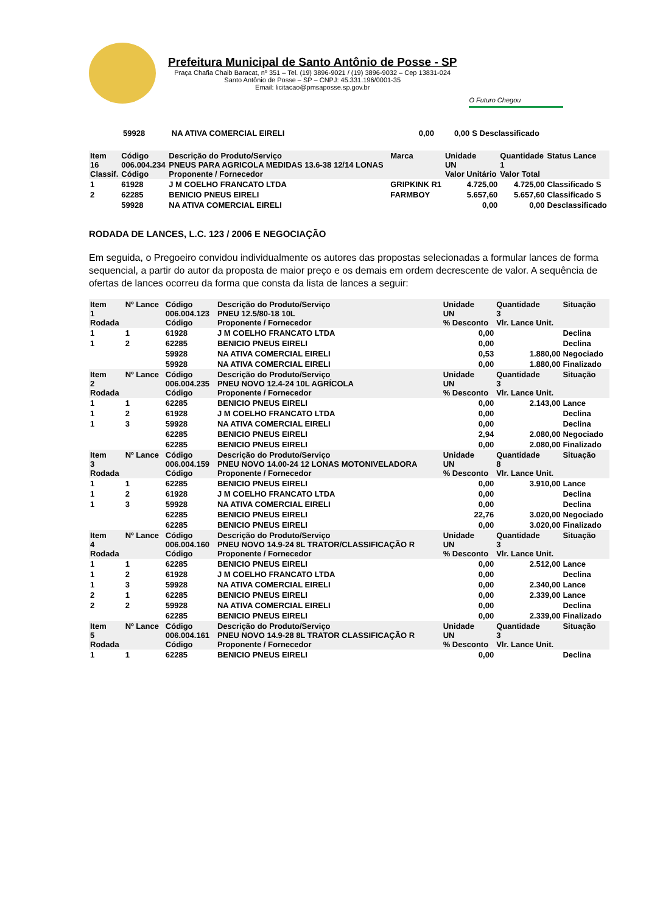Prefeitura Municipal de Santo Antônio de Posse - SP
Praça Chafia Chaib Baracat, nº 351 – Tel. (19) 3896-9021 / (19) 3896-9032 – Cep 13831-024
Santo Antônio de Posse – SP – CNPJ: 45.331.196/0001-35
Email: licitacao@pmsaposse.sp.gov.br
O Futuro Chegou
| | 59928 | NA ATIVA COMERCIAL EIRELI | 0,00 | 0,00 | S Desclassificado |
| Item 16 Classif. | Código 006.004.234 Código | Descrição do Produto/Serviço PNEUS PARA AGRICOLA MEDIDAS 13.6-38 12/14 LONAS Proponente / Fornecedor | Marca | Unidade UN Valor Unitário | Quantidade 1 Valor Total | Status Lance |
| --- | --- | --- | --- | --- | --- | --- |
| 1 | 61928 | J M COELHO FRANCATO LTDA | GRIPKINK R1 | 4.725,00 | 4.725,00 | Classificado S |
| 2 | 62285 | BENICIO PNEUS EIRELI | FARMBOY | 5.657,60 | 5.657,60 | Classificado S |
| | 59928 | NA ATIVA COMERCIAL EIRELI | | 0,00 | 0,00 | Desclassificado |
RODADA DE LANCES, L.C. 123 / 2006 E NEGOCIAÇÃO
Em seguida, o Pregoeiro convidou individualmente os autores das propostas selecionadas a formular lances de forma sequencial, a partir do autor da proposta de maior preço e os demais em ordem decrescente de valor. A sequência de ofertas de lances ocorreu da forma que consta da lista de lances a seguir:
| Item 1 Rodada | Nº Lance | Código 006.004.123 Código | Descrição do Produto/Serviço PNEU 12.5/80-18 10L Proponente / Fornecedor | Unidade UN % Desconto | Quantidade 3 Vlr. Lance Unit. | Situação |
| --- | --- | --- | --- | --- | --- | --- |
| 1 | 1 | 61928 | J M COELHO FRANCATO LTDA | 0,00 | | Declina |
| 1 | 2 | 62285 | BENICIO PNEUS EIRELI | 0,00 | | Declina |
| | | 59928 | NA ATIVA COMERCIAL EIRELI | 0,53 | 1.880,00 | Negociado |
| | | 59928 | NA ATIVA COMERCIAL EIRELI | 0,00 | 1.880,00 | Finalizado |
| Item 2 Rodada | Nº Lance | Código 006.004.235 Código | Descrição do Produto/Serviço PNEU NOVO 12.4-24 10L AGRÍCOLA Proponente / Fornecedor | Unidade UN % Desconto | Quantidade 3 Vlr. Lance Unit. | Situação |
| 1 | 1 | 62285 | BENICIO PNEUS EIRELI | 0,00 | 2.143,00 | Lance |
| 1 | 2 | 61928 | J M COELHO FRANCATO LTDA | 0,00 | | Declina |
| 1 | 3 | 59928 | NA ATIVA COMERCIAL EIRELI | 0,00 | | Declina |
| | | 62285 | BENICIO PNEUS EIRELI | 2,94 | 2.080,00 | Negociado |
| | | 62285 | BENICIO PNEUS EIRELI | 0,00 | 2.080,00 | Finalizado |
| Item 3 Rodada | Nº Lance | Código 006.004.159 Código | Descrição do Produto/Serviço PNEU NOVO 14.00-24 12 LONAS MOTONIVELADORA Proponente / Fornecedor | Unidade UN % Desconto | Quantidade 8 Vlr. Lance Unit. | Situação |
| 1 | 1 | 62285 | BENICIO PNEUS EIRELI | 0,00 | 3.910,00 | Lance |
| 1 | 2 | 61928 | J M COELHO FRANCATO LTDA | 0,00 | | Declina |
| 1 | 3 | 59928 | NA ATIVA COMERCIAL EIRELI | 0,00 | | Declina |
| | | 62285 | BENICIO PNEUS EIRELI | 22,76 | 3.020,00 | Negociado |
| | | 62285 | BENICIO PNEUS EIRELI | 0,00 | 3.020,00 | Finalizado |
| Item 4 Rodada | Nº Lance | Código 006.004.160 Código | Descrição do Produto/Serviço PNEU NOVO 14.9-24 8L TRATOR/CLASSIFICAÇÃO R Proponente / Fornecedor | Unidade UN % Desconto | Quantidade 3 Vlr. Lance Unit. | Situação |
| 1 | 1 | 62285 | BENICIO PNEUS EIRELI | 0,00 | 2.512,00 | Lance |
| 1 | 2 | 61928 | J M COELHO FRANCATO LTDA | 0,00 | | Declina |
| 1 | 3 | 59928 | NA ATIVA COMERCIAL EIRELI | 0,00 | 2.340,00 | Lance |
| 2 | 1 | 62285 | BENICIO PNEUS EIRELI | 0,00 | 2.339,00 | Lance |
| 2 | 2 | 59928 | NA ATIVA COMERCIAL EIRELI | 0,00 | | Declina |
| | | 62285 | BENICIO PNEUS EIRELI | 0,00 | 2.339,00 | Finalizado |
| Item 5 Rodada | Nº Lance | Código 006.004.161 Código | Descrição do Produto/Serviço PNEU NOVO 14.9-28 8L TRATOR CLASSIFICAÇÃO R Proponente / Fornecedor | Unidade UN % Desconto | Quantidade 3 Vlr. Lance Unit. | Situação |
| 1 | 1 | 62285 | BENICIO PNEUS EIRELI | 0,00 | | Declina |